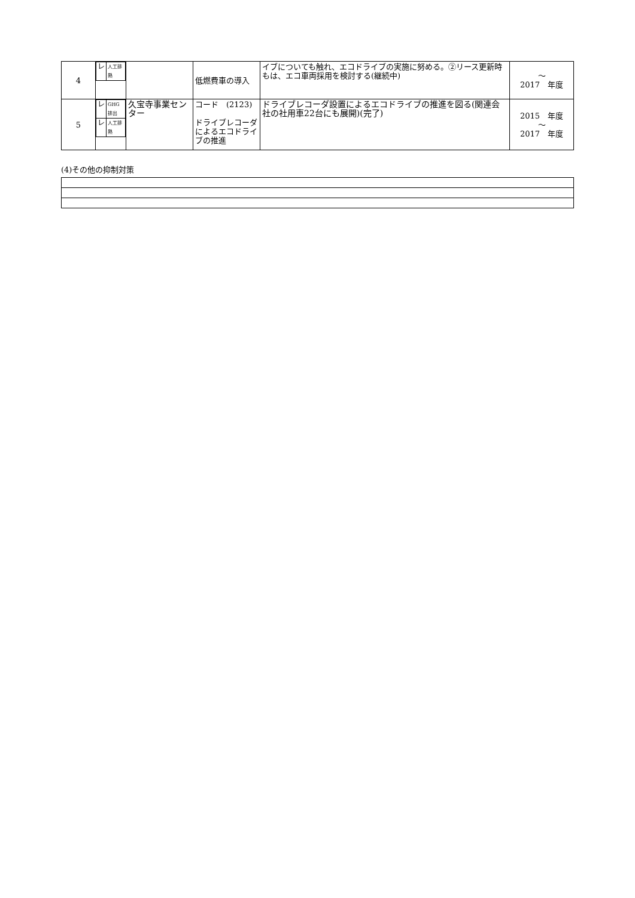| 4 | / レ / 人工排熱 / | | 低燃費車の導入 | イブについても触れ、エコドライブの実施に努める。②リース更新時もは、エコ車両採用を検討する(継続中) | ～ 2017 年度 |
| 5 | / レ / GHG排出 / / レ / 人工排熱 / | 久宝寺事業センター | コード (2123) ドライブレコーダによるエコドライブの推進 | ドライブレコーダ設置によるエコドライブの推進を図る(関連会社の社用車22台にも展開)(完了) | 2015 年度 ～ 2017 年度 |
(4)その他の抑制対策